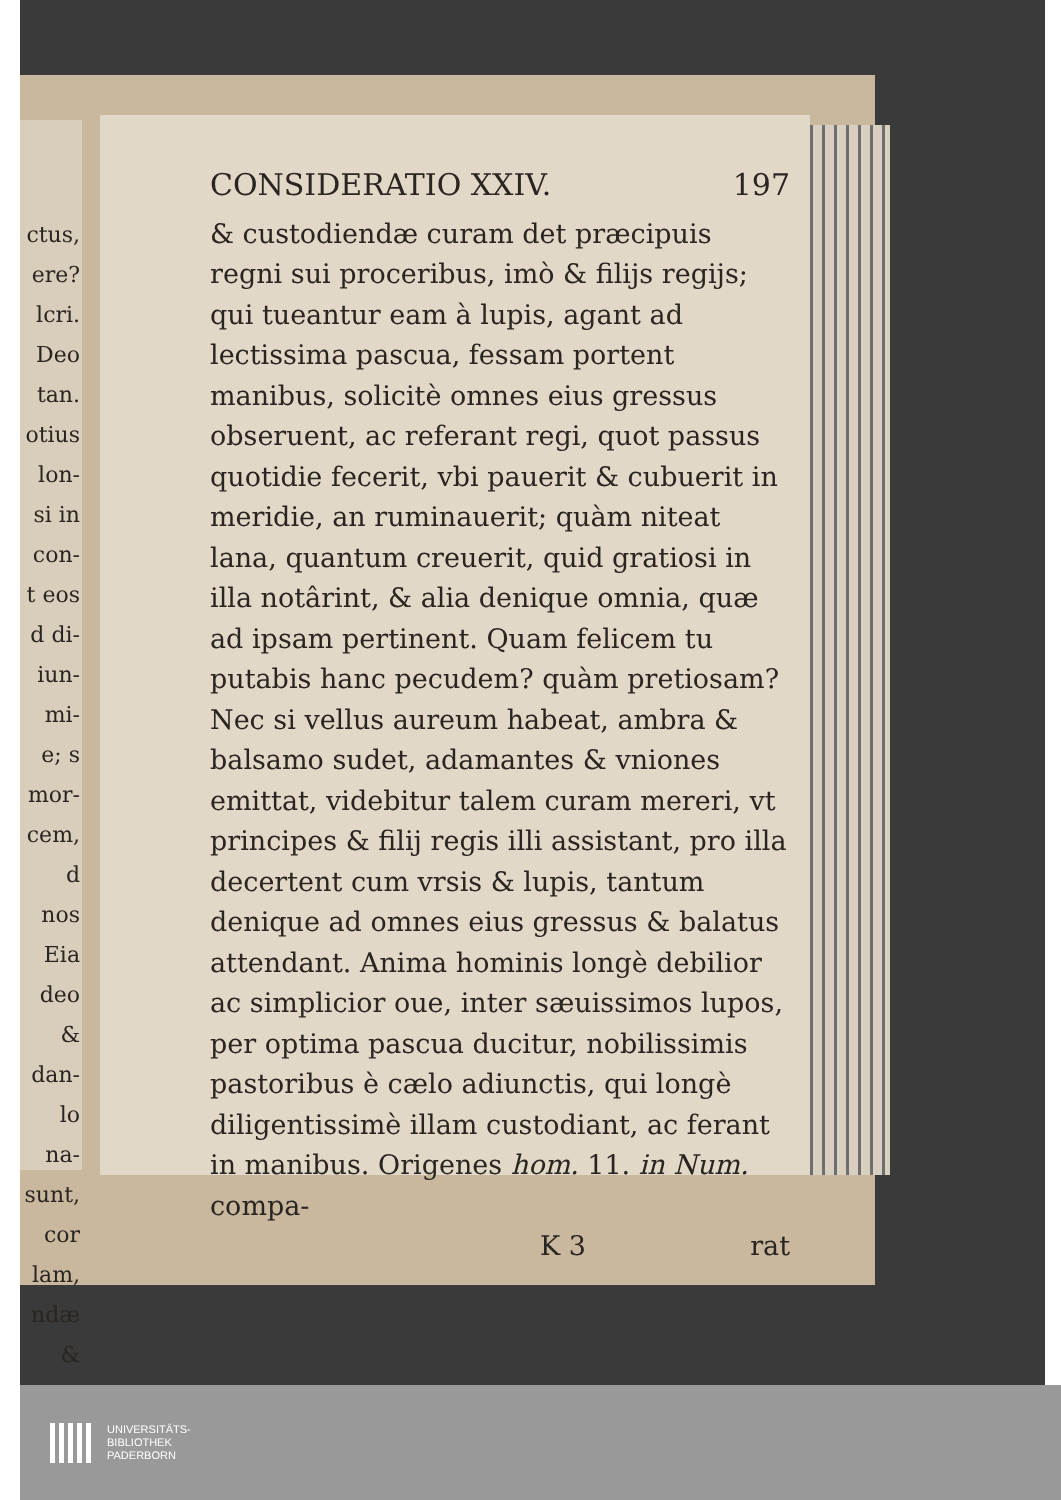ctus,
ere?
lcri.
Deo
tan.
otius
lon-
si in
con-
t eos
d di-
iun-
mi-
e; s
mor-
cem,
d nos
Eia
deo &
dan-
lo na-
sunt,
cor
lam,
ndæ
&
CONSIDERATIO XXIV. 197
& custodiendæ curam det præcipuis regni sui proceribus, imò & filijs regijs; qui tueantur eam à lupis, agant ad lectissima pascua, fessam portent manibus, solicitè omnes eius gressus obseruent, ac referant regi, quot passus quotidie fecerit, vbi pauerit & cubuerit in meridie, an ruminauerit; quàm niteat lana, quantum creuerit, quid gratiosi in illa notârint, & alia denique omnia, quæ ad ipsam pertinent. Quam felicem tu putabis hanc pecudem? quàm pretiosam? Nec si vellus aureum habeat, ambra & balsamo sudet, adamantes & vniones emittat, videbitur talem curam mereri, vt principes & filij regis illi assistant, pro illa decertent cum vrsis & lupis, tantum denique ad omnes eius gressus & balatus attendant. Anima hominis longè debilior ac simplicior oue, inter sæuissimos lupos, per optima pascua ducitur, nobilissimis pastoribus è cælo adiunctis, qui longè diligentissimè illam custodiant, ac ferant in manibus. Origenes hom. 11. in Num. compa-
K 3 rat
UNIVERSITÄTS-
BIBLIOTHEK
PADERBORN